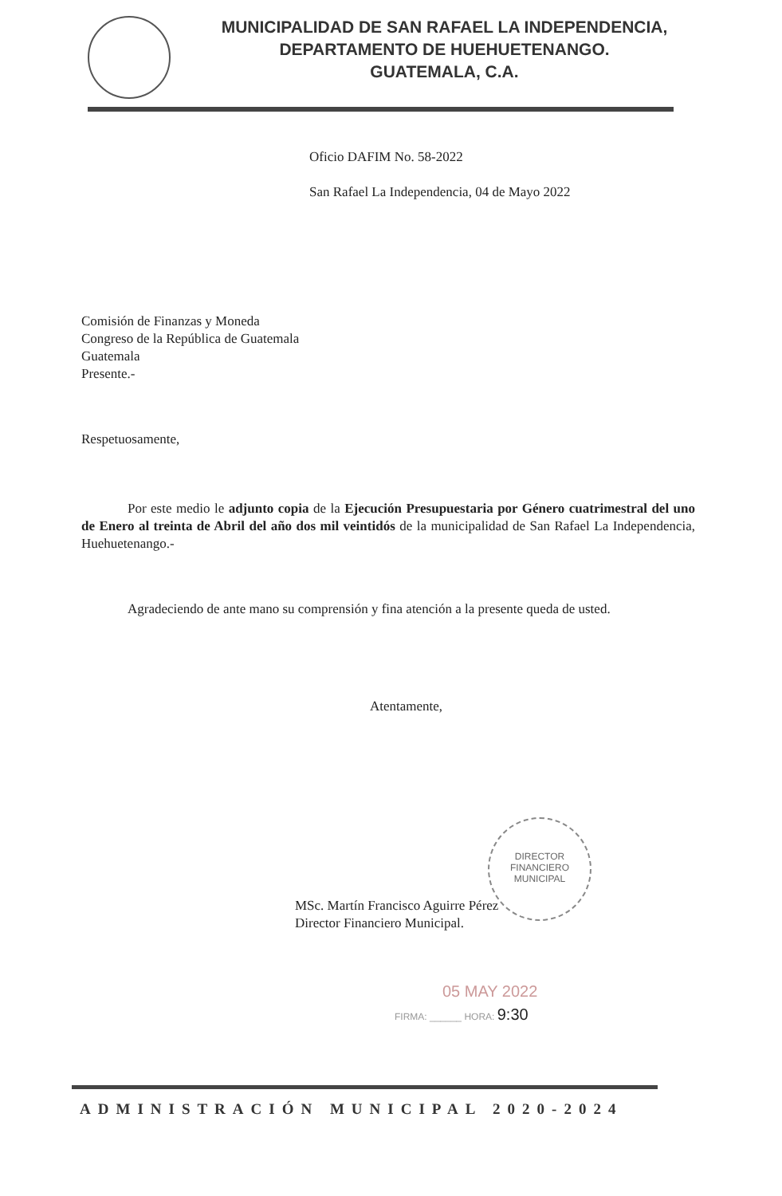MUNICIPALIDAD DE SAN RAFAEL LA INDEPENDENCIA,
DEPARTAMENTO DE HUEHUETENANGO.
GUATEMALA, C.A.
Oficio DAFIM No. 58-2022
San Rafael La Independencia, 04 de Mayo 2022
Comisión de Finanzas y Moneda
Congreso de la República de Guatemala
Guatemala
Presente.-
Respetuosamente,
Por este medio le adjunto copia de la Ejecución Presupuestaria por Género cuatrimestral del uno de Enero al treinta de Abril del año dos mil veintidós de la municipalidad de San Rafael La Independencia, Huehuetenango.-
Agradeciendo de ante mano su comprensión y fina atención a la presente queda de usted.
Atentamente,
DIRECTOR
FINANCIERO
MUNICIPAL
MSc. Martín Francisco Aguirre Pérez
Director Financiero Municipal.
05 MAY 2022
FIRMA: ______ HORA: 9:30
ADMINISTRACIÓN MUNICIPAL 2020-2024